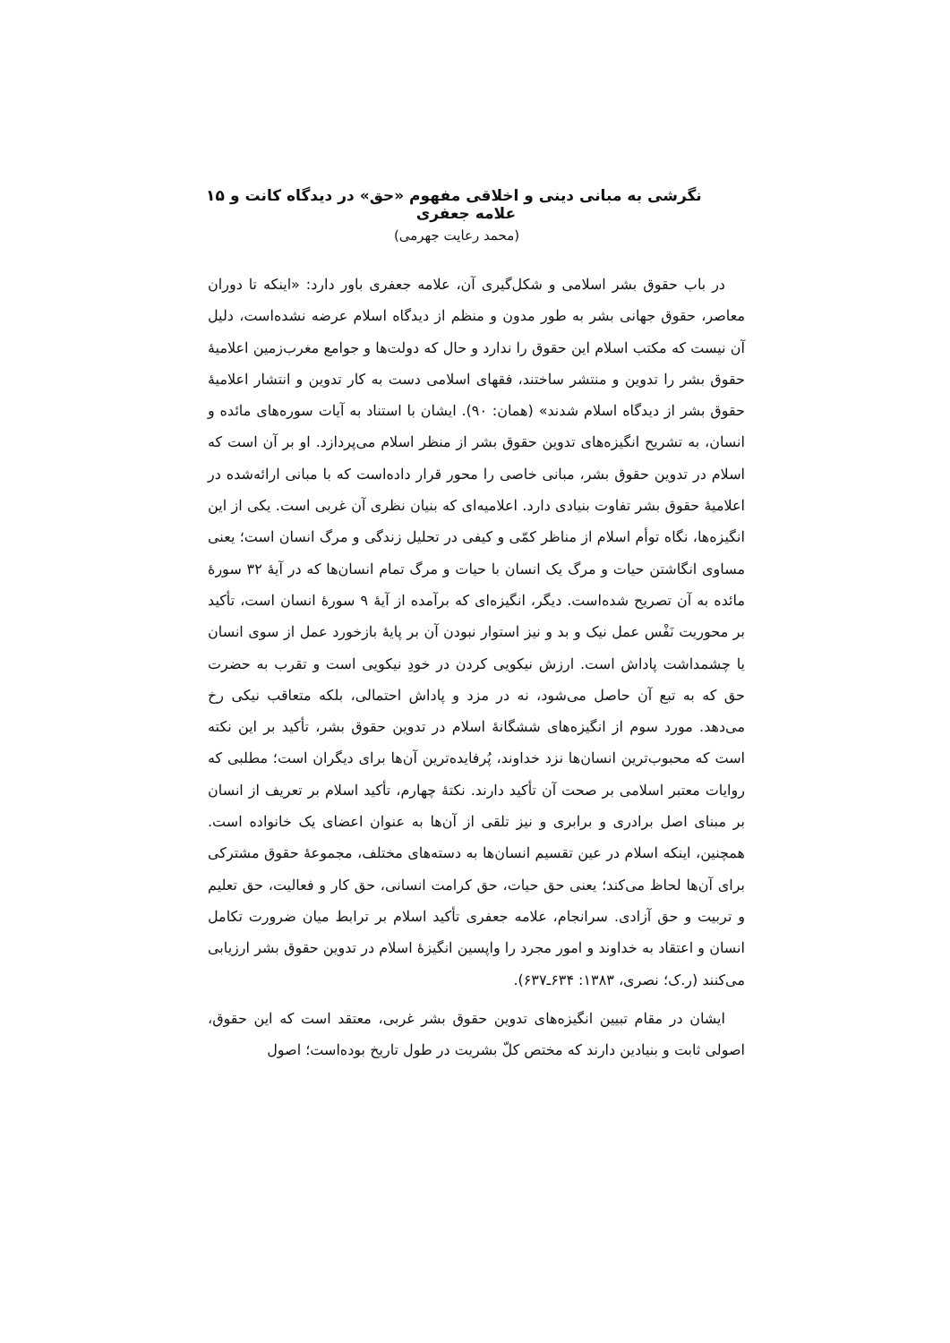نگرشی به مبانی دینی و اخلاقی مفهوم «حق» در دیدگاه کانت و علامه جعفری ۱۵
(محمد رعایت جهرمی)
در باب حقوق بشر اسلامی و شکل‌گیری آن، علامه جعفری باور دارد: «اینکه تا دوران معاصر، حقوق جهانی بشر به طور مدون و منظم از دیدگاه اسلام عرضه نشده‌است، دلیل آن نیست که مکتب اسلام این حقوق را ندارد و حال که دولت‌ها و جوامع مغرب‌زمین اعلامیهٔ حقوق بشر را تدوین و منتشر ساختند، فقهای اسلامی دست به کار تدوین و انتشار اعلامیهٔ حقوق بشر از دیدگاه اسلام شدند» (همان: ۹۰). ایشان با استناد به آیات سوره‌های مائده و انسان، به تشریح انگیزه‌های تدوین حقوق بشر از منظر اسلام می‌پردازد. او بر آن است که اسلام در تدوین حقوق بشر، مبانی خاصی را محور قرار داده‌است که با مبانی ارائه‌شده در اعلامیهٔ حقوق بشر تفاوت بنیادی دارد. اعلامیه‌ای که بنیان نظری آن غربی است. یکی از این انگیزه‌ها، نگاه توأم اسلام از مناظر کمّی و کیفی در تحلیل زندگی و مرگ انسان است؛ یعنی مساوی انگاشتن حیات و مرگ یک انسان با حیات و مرگ تمام انسان‌ها که در آیهٔ ۳۲ سورهٔ مائده به آن تصریح شده‌است. دیگر، انگیزه‌ای که برآمده از آیهٔ ۹ سورهٔ انسان است، تأکید بر محوریت نَفْس عمل نیک و بد و نیز استوار نبودن آن بر پایهٔ بازخورد عمل از سوی انسان یا چشمداشت پاداش است. ارزش نیکویی کردن در خودِ نیکویی است و تقرب به حضرت حق که به تبع آن حاصل می‌شود، نه در مزد و پاداش احتمالی، بلکه متعاقب نیکی رخ می‌دهد. مورد سوم از انگیزه‌های ششگانهٔ اسلام در تدوین حقوق بشر، تأکید بر این نکته است که محبوب‌ترین انسان‌ها نزد خداوند، پُرفایده‌ترین آن‌ها برای دیگران است؛ مطلبی که روایات معتبر اسلامی بر صحت آن تأکید دارند. نکتهٔ چهارم، تأکید اسلام بر تعریف از انسان بر مبنای اصل برادری و برابری و نیز تلقی از آن‌ها به عنوان اعضای یک خانواده است. همچنین، اینکه اسلام در عین تقسیم انسان‌ها به دسته‌های مختلف، مجموعهٔ حقوق مشترکی برای آن‌ها لحاظ می‌کند؛ یعنی حق حیات، حق کرامت انسانی، حق کار و فعالیت، حق تعلیم و تربیت و حق آزادی. سرانجام، علامه جعفری تأکید اسلام بر ترابط میان ضرورت تکامل انسان و اعتقاد به خداوند و امور مجرد را واپسین انگیزهٔ اسلام در تدوین حقوق بشر ارزیابی می‌کنند (ر.ک؛ نصری، ۱۳۸۳: ۶۳۴ـ۶۳۷).
ایشان در مقام تبیین انگیزه‌های تدوین حقوق بشر غربی، معتقد است که این حقوق، اصولی ثابت و بنیادین دارند که مختص کلّ بشریت در طول تاریخ بوده‌است؛ اصول